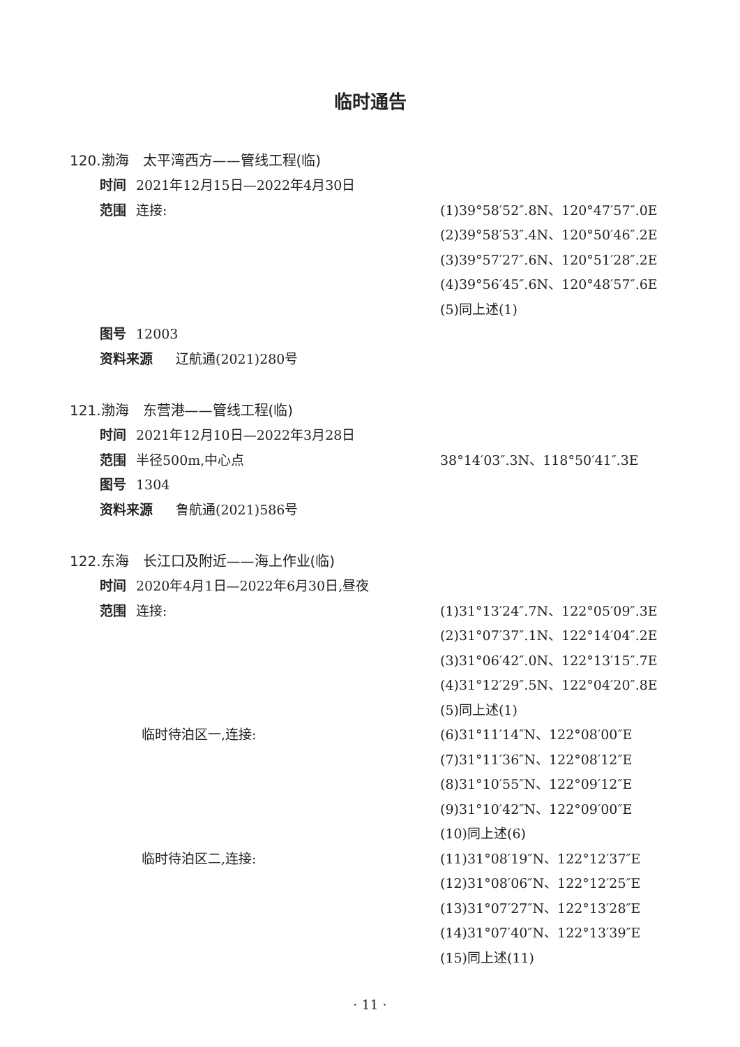临时通告
120.渤海　太平湾西方——管线工程(临)
时间 2021年12月15日—2022年4月30日
范围 连接: (1)39°58′52″.8N、120°47′57″.0E
(2)39°58′53″.4N、120°50′46″.2E
(3)39°57′27″.6N、120°51′28″.2E
(4)39°56′45″.6N、120°48′57″.6E
(5)同上述(1)
图号 12003
资料来源　辽航通(2021)280号
121.渤海　东营港——管线工程(临)
时间 2021年12月10日—2022年3月28日
范围 半径500m,中心点 38°14′03″.3N、118°50′41″.3E
图号 1304
资料来源　鲁航通(2021)586号
122.东海　长江口及附近——海上作业(临)
时间 2020年4月1日—2022年6月30日,昼夜
范围 连接: (1)31°13′24″.7N、122°05′09″.3E
(2)31°07′37″.1N、122°14′04″.2E
(3)31°06′42″.0N、122°13′15″.7E
(4)31°12′29″.5N、122°04′20″.8E
(5)同上述(1)
临时待泊区一,连接: (6)31°11′14″N、122°08′00″E
(7)31°11′36″N、122°08′12″E
(8)31°10′55″N、122°09′12″E
(9)31°10′42″N、122°09′00″E
(10)同上述(6)
临时待泊区二,连接: (11)31°08′19″N、122°12′37″E
(12)31°08′06″N、122°12′25″E
(13)31°07′27″N、122°13′28″E
(14)31°07′40″N、122°13′39″E
(15)同上述(11)
· 11 ·